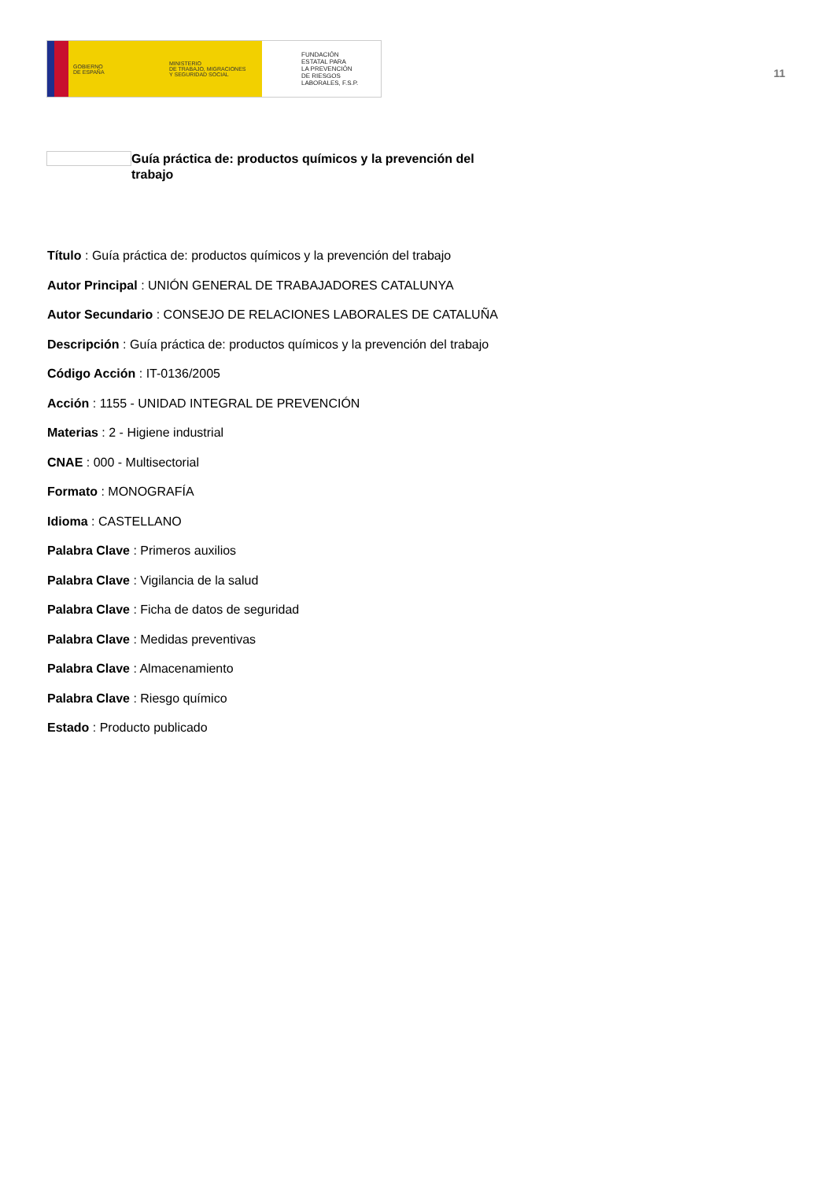GOBIERNO
DE ESPAÑA
MINISTERIO
DE TRABAJO, MIGRACIONES
Y SEGURIDAD SOCIAL
FUNDACIÓN
ESTATAL PARA
LA PREVENCIÓN
DE RIESGOS
LABORALES, F.S.P.
11
Guía práctica de: productos químicos y la prevención del trabajo
Título : Guía práctica de: productos químicos y la prevención del trabajo
Autor Principal : UNIÓN GENERAL DE TRABAJADORES CATALUNYA
Autor Secundario : CONSEJO DE RELACIONES LABORALES DE CATALUÑA
Descripción : Guía práctica de: productos químicos y la prevención del trabajo
Código Acción : IT-0136/2005
Acción : 1155 - UNIDAD INTEGRAL DE PREVENCIÓN
Materias : 2 - Higiene industrial
CNAE : 000 - Multisectorial
Formato : MONOGRAFÍA
Idioma : CASTELLANO
Palabra Clave : Primeros auxilios
Palabra Clave : Vigilancia de la salud
Palabra Clave : Ficha de datos de seguridad
Palabra Clave : Medidas preventivas
Palabra Clave : Almacenamiento
Palabra Clave : Riesgo químico
Estado : Producto publicado